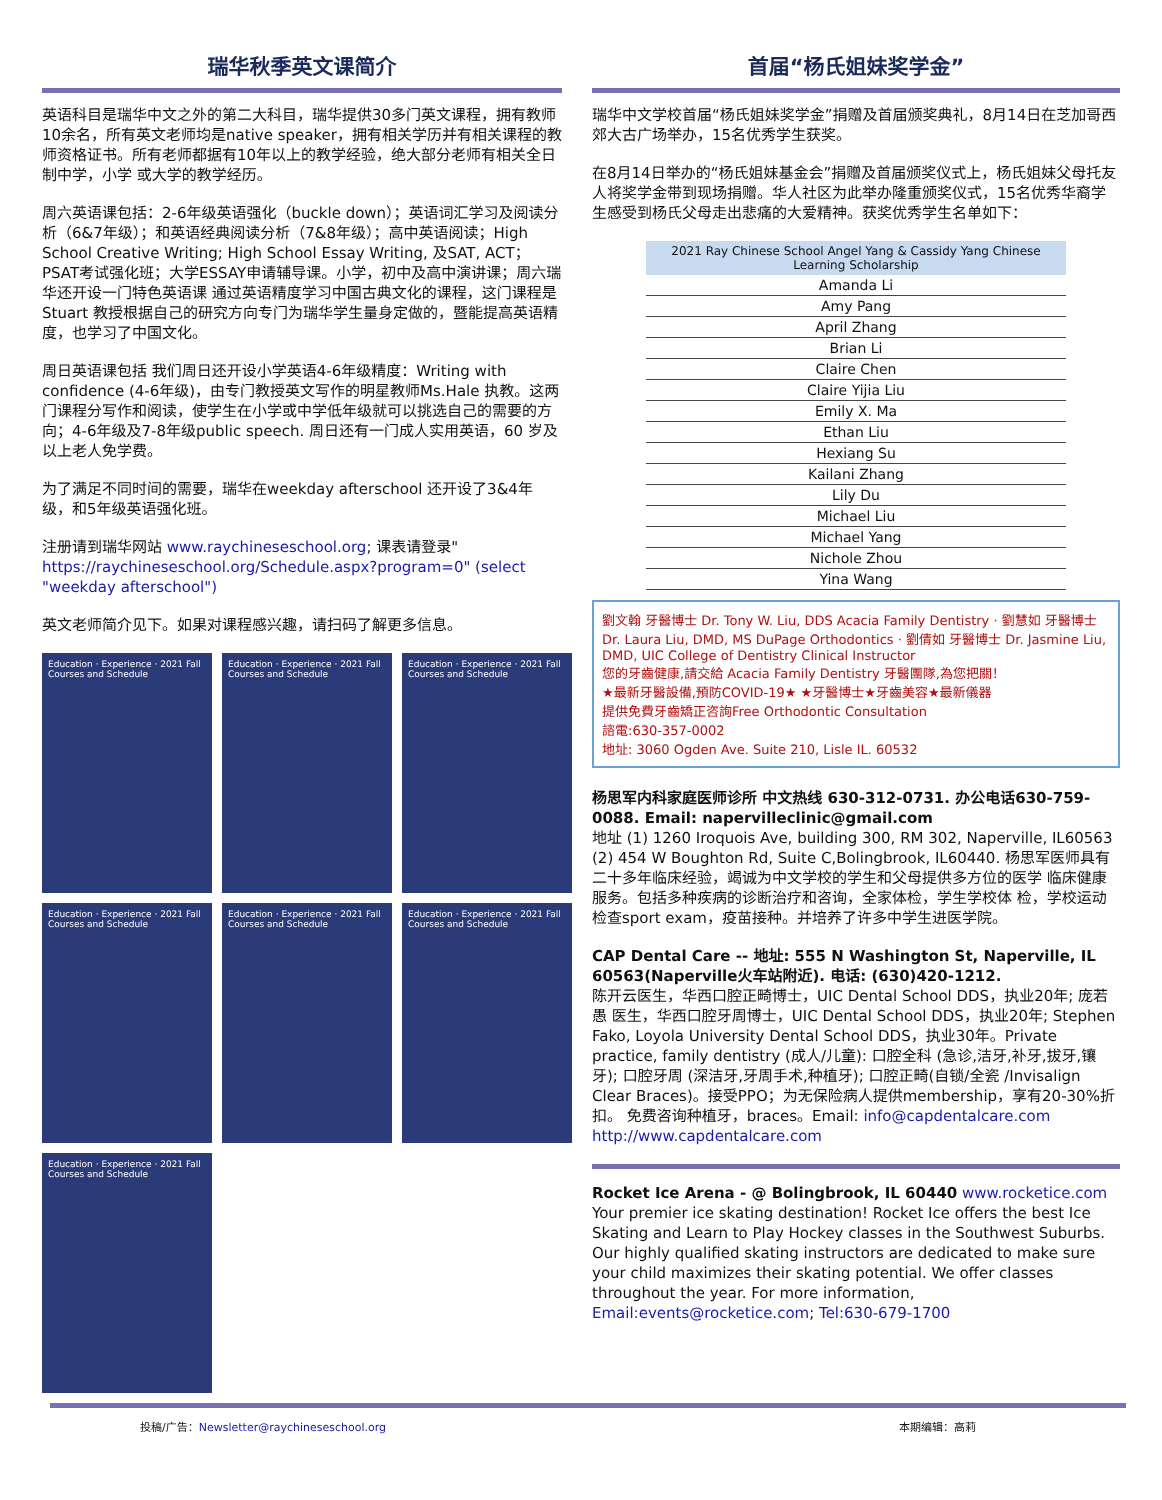瑞华秋季英文课简介
英语科目是瑞华中文之外的第二大科目，瑞华提供30多门英文课程，拥有教师10余名，所有英文老师均是native speaker，拥有相关学历并有相关课程的教师资格证书。所有老师都据有10年以上的教学经验，绝大部分老师有相关全日制中学，小学 或大学的教学经历。
周六英语课包括：2-6年级英语强化（buckle down）；英语词汇学习及阅读分析（6&7年级）；和英语经典阅读分析（7&8年级）；高中英语阅读；High School Creative Writing; High School Essay Writing, 及SAT, ACT；PSAT考试强化班；大学ESSAY申请辅导课。小学，初中及高中演讲课；周六瑞华还开设一门特色英语课 通过英语精度学习中国古典文化的课程，这门课程是Stuart 教授根据自己的研究方向专门为瑞华学生量身定做的，暨能提高英语精度，也学习了中国文化。
周日英语课包括 我们周日还开设小学英语4-6年级精度：Writing with confidence (4-6年级)，由专门教授英文写作的明星教师Ms.Hale 执教。这两门课程分写作和阅读，使学生在小学或中学低年级就可以挑选自己的需要的方向；4-6年级及7-8年级public speech. 周日还有一门成人实用英语，60 岁及以上老人免学费。
为了满足不同时间的需要，瑞华在weekday afterschool 还开设了3&4年级，和5年级英语强化班。
注册请到瑞华网站 www.raychineseschool.org; 课表请登录" https://raychineseschool.org/Schedule.aspx?program=0" (select "weekday afterschool")
英文老师简介见下。如果对课程感兴趣，请扫码了解更多信息。
Education · Experience · 2021 Fall Courses and Schedule
Education · Experience · 2021 Fall Courses and Schedule
Education · Experience · 2021 Fall Courses and Schedule
Education · Experience · 2021 Fall Courses and Schedule
Education · Experience · 2021 Fall Courses and Schedule
Education · Experience · 2021 Fall Courses and Schedule
Education · Experience · 2021 Fall Courses and Schedule
首届“杨氏姐妹奖学金”
瑞华中文学校首届“杨氏姐妹奖学金”捐赠及首届颁奖典礼，8月14日在芝加哥西郊大古广场举办，15名优秀学生获奖。
在8月14日举办的“杨氏姐妹基金会”捐赠及首届颁奖仪式上，杨氏姐妹父母托友人将奖学金带到现场捐赠。华人社区为此举办隆重颁奖仪式，15名优秀华裔学生感受到杨氏父母走出悲痛的大爱精神。获奖优秀学生名单如下：
| 2021 Ray Chinese School Angel Yang & Cassidy Yang Chinese Learning Scholarship |
| --- |
| Amanda Li |
| Amy Pang |
| April Zhang |
| Brian Li |
| Claire Chen |
| Claire Yijia Liu |
| Emily X. Ma |
| Ethan Liu |
| Hexiang Su |
| Kailani Zhang |
| Lily Du |
| Michael Liu |
| Michael Yang |
| Nicholе Zhou |
| Yina Wang |
劉文翰 牙醫博士 Dr. Tony W. Liu, DDS Acacia Family Dentistry · 劉慧如 牙醫博士 Dr. Laura Liu, DMD, MS DuPage Orthodontics · 劉倩如 牙醫博士 Dr. Jasmine Liu, DMD, UIC College of Dentistry Clinical Instructor
您的牙齒健康,請交給 Acacia Family Dentistry 牙醫團隊,為您把關！
★最新牙醫設備,預防COVID-19★ ★牙醫博士★牙齒美容★最新儀器
提供免費牙齒矯正咨詢Free Orthodontic Consultation
諮電:630-357-0002
地址: 3060 Ogden Ave. Suite 210, Lisle IL. 60532
杨思军内科家庭医师诊所 中文热线 630-312-0731. 办公电话630-759-0088. Email: napervilleclinic@gmail.com
地址 (1) 1260 Iroquois Ave, building 300, RM 302, Naperville, IL60563 (2) 454 W Boughton Rd, Suite C,Bolingbrook, IL60440. 杨思军医师具有二十多年临床经验，竭诚为中文学校的学生和父母提供多方位的医学 临床健康服务。包括多种疾病的诊断治疗和咨询，全家体检，学生学校体 检，学校运动检查sport exam，疫苗接种。并培养了许多中学生进医学院。
CAP Dental Care -- 地址: 555 N Washington St, Naperville, IL 60563(Naperville火车站附近). 电话: (630)420-1212.
陈开云医生，华西口腔正畸博士，UIC Dental School DDS，执业20年; 庞若愚 医生，华西口腔牙周博士，UIC Dental School DDS，执业20年; Stephen Fako, Loyola University Dental School DDS，执业30年。Private practice, family dentistry (成人/儿童): 口腔全科 (急诊,洁牙,补牙,拔牙,镶牙); 口腔牙周 (深洁牙,牙周手术,种植牙); 口腔正畸(自锁/全瓷 /Invisalign Clear Braces)。接受PPO；为无保险病人提供membership，享有20-30%折扣。 免费咨询种植牙，braces。Email: info@capdentalcare.com http://www.capdentalcare.com
Rocket Ice Arena - @ Bolingbrook, IL 60440 www.rocketice.com
Your premier ice skating destination! Rocket Ice offers the best Ice Skating and Learn to Play Hockey classes in the Southwest Suburbs. Our highly qualified skating instructors are dedicated to make sure your child maximizes their skating potential. We offer classes throughout the year. For more information, Email:events@rocketice.com; Tel:630-679-1700
投稿/广告：Newsletter@raychineseschool.org 本期编辑：高莉